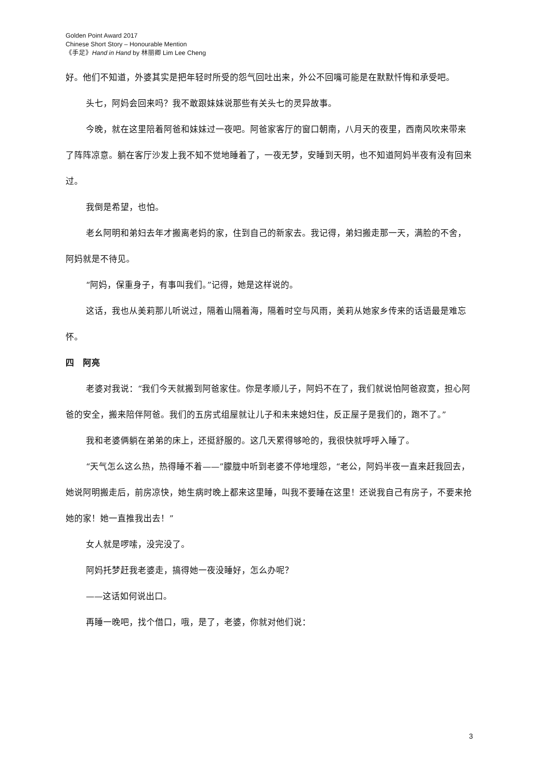Golden Point Award 2017
Chinese Short Story – Honourable Mention
《手足》Hand in Hand by 林丽卿 Lim Lee Cheng
好。他们不知道，外婆其实是把年轻时所受的怨气回吐出来，外公不回嘴可能是在默默忏悔和承受吧。
头七，阿妈会回来吗？我不敢跟妹妹说那些有关头七的灵异故事。
今晚，就在这里陪着阿爸和妹妹过一夜吧。阿爸家客厅的窗口朝南，八月天的夜里，西南风吹来带来了阵阵凉意。躺在客厅沙发上我不知不觉地睡着了，一夜无梦，安睡到天明，也不知道阿妈半夜有没有回来过。
我倒是希望，也怕。
老幺阿明和弟妇去年才搬离老妈的家，住到自己的新家去。我记得，弟妇搬走那一天，满脸的不舍，阿妈就是不待见。
“阿妈，保重身子，有事叫我们。”记得，她是这样说的。
这话，我也从美莉那儿听说过，隔着山隔着海，隔着时空与风雨，美莉从她家乡传来的话语最是难忘怀。
四　阿亮
老婆对我说：“我们今天就搬到阿爸家住。你是孝顺儿子，阿妈不在了，我们就说怕阿爸寂寞，担心阿爸的安全，搬来陪伴阿爸。我们的五房式组屋就让儿子和未来媳妇住，反正屋子是我们的，跑不了。”
我和老婆俩躺在弟弟的床上，还挺舒服的。这几天累得够呛的，我很快就呼呼入睡了。
“天气怎么这么热，热得睡不着——”朦胧中听到老婆不停地埋怨，“老公，阿妈半夜一直来赶我回去，她说阿明搬走后，前房凉快，她生病时晚上都来这里睡，叫我不要睡在这里！还说我自己有房子，不要来抢她的家！她一直推我出去！”
女人就是啰嗦，没完没了。
阿妈托梦赶我老婆走，搞得她一夜没睡好，怎么办呢？
——这话如何说出口。
再睡一晚吧，找个借口，哦，是了，老婆，你就对他们说：
3